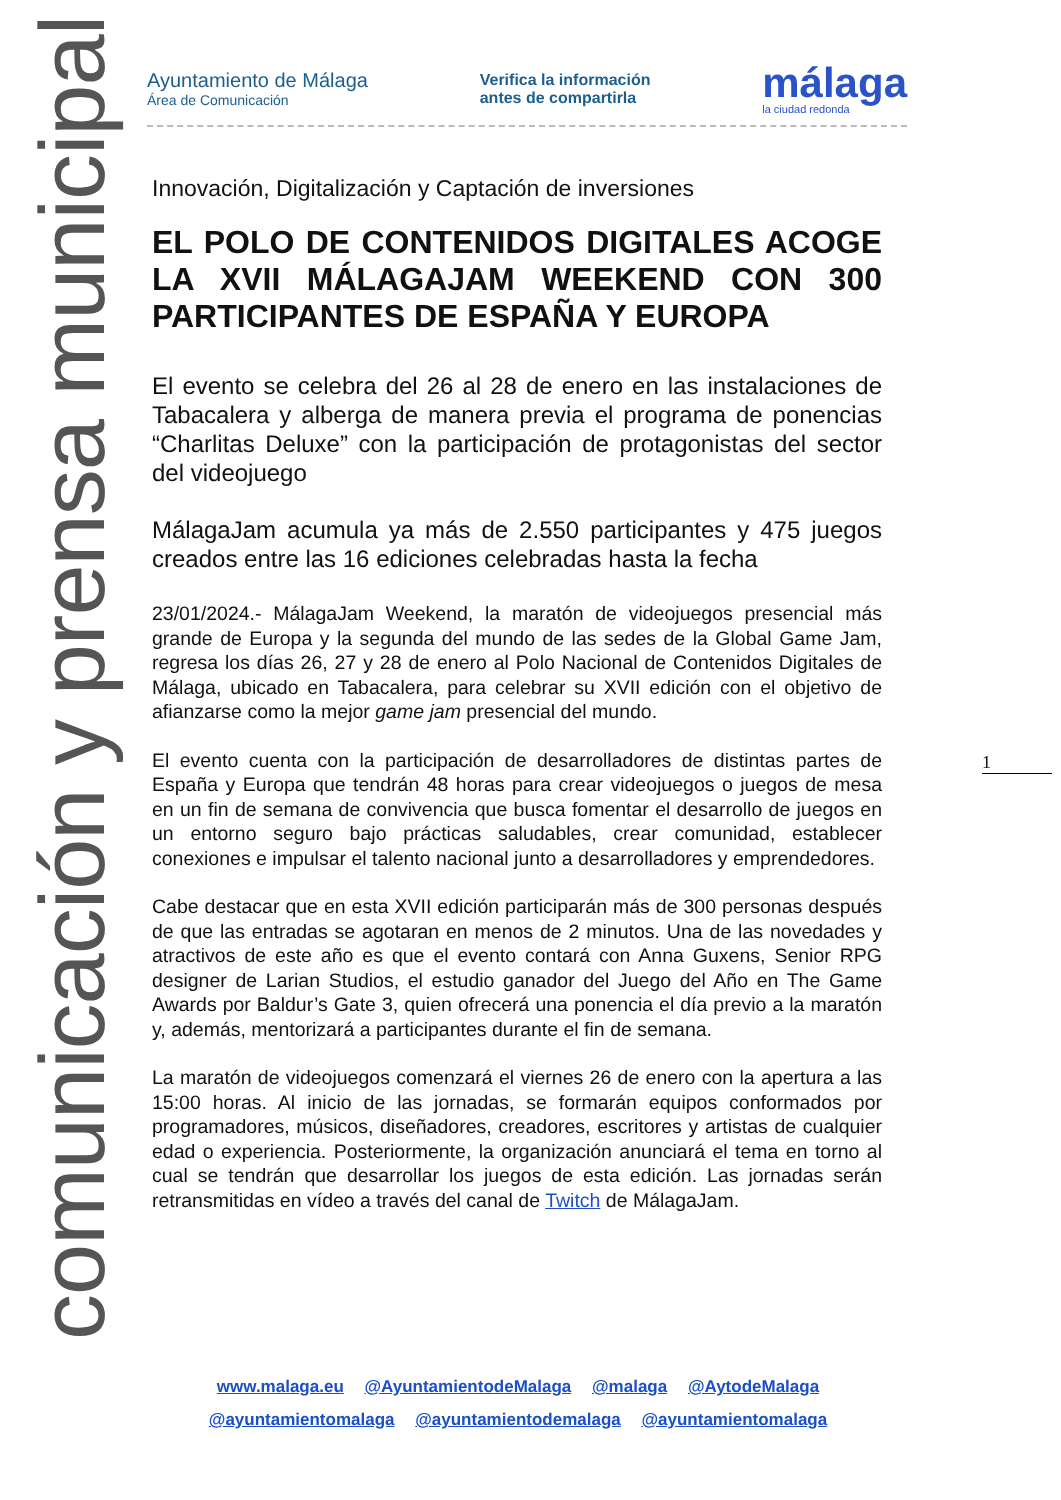comunicación y prensa municipal
Ayuntamiento de Málaga
Área de Comunicación
Verifica la información
antes de compartirla
málaga
la ciudad redonda
Innovación, Digitalización y Captación de inversiones
EL POLO DE CONTENIDOS DIGITALES ACOGE LA XVII MÁLAGAJAM WEEKEND CON 300 PARTICIPANTES DE ESPAÑA Y EUROPA
El evento se celebra del 26 al 28 de enero en las instalaciones de Tabacalera y alberga de manera previa el programa de ponencias “Charlitas Deluxe” con la participación de protagonistas del sector del videojuego
MálagaJam acumula ya más de 2.550 participantes y 475 juegos creados entre las 16 ediciones celebradas hasta la fecha
23/01/2024.- MálagaJam Weekend, la maratón de videojuegos presencial más grande de Europa y la segunda del mundo de las sedes de la Global Game Jam, regresa los días 26, 27 y 28 de enero al Polo Nacional de Contenidos Digitales de Málaga, ubicado en Tabacalera, para celebrar su XVII edición con el objetivo de afianzarse como la mejor game jam presencial del mundo.
El evento cuenta con la participación de desarrolladores de distintas partes de España y Europa que tendrán 48 horas para crear videojuegos o juegos de mesa en un fin de semana de convivencia que busca fomentar el desarrollo de juegos en un entorno seguro bajo prácticas saludables, crear comunidad, establecer conexiones e impulsar el talento nacional junto a desarrolladores y emprendedores.
Cabe destacar que en esta XVII edición participarán más de 300 personas después de que las entradas se agotaran en menos de 2 minutos. Una de las novedades y atractivos de este año es que el evento contará con Anna Guxens, Senior RPG designer de Larian Studios, el estudio ganador del Juego del Año en The Game Awards por Baldur’s Gate 3, quien ofrecerá una ponencia el día previo a la maratón y, además, mentorizará a participantes durante el fin de semana.
La maratón de videojuegos comenzará el viernes 26 de enero con la apertura a las 15:00 horas. Al inicio de las jornadas, se formarán equipos conformados por programadores, músicos, diseñadores, creadores, escritores y artistas de cualquier edad o experiencia. Posteriormente, la organización anunciará el tema en torno al cual se tendrán que desarrollar los juegos de esta edición. Las jornadas serán retransmitidas en vídeo a través del canal de Twitch de MálagaJam.
1
www.malaga.eu @AyuntamientodeMalaga @malaga @AytodeMalaga
@ayuntamientomalaga @ayuntamientodemalaga @ayuntamientomalaga